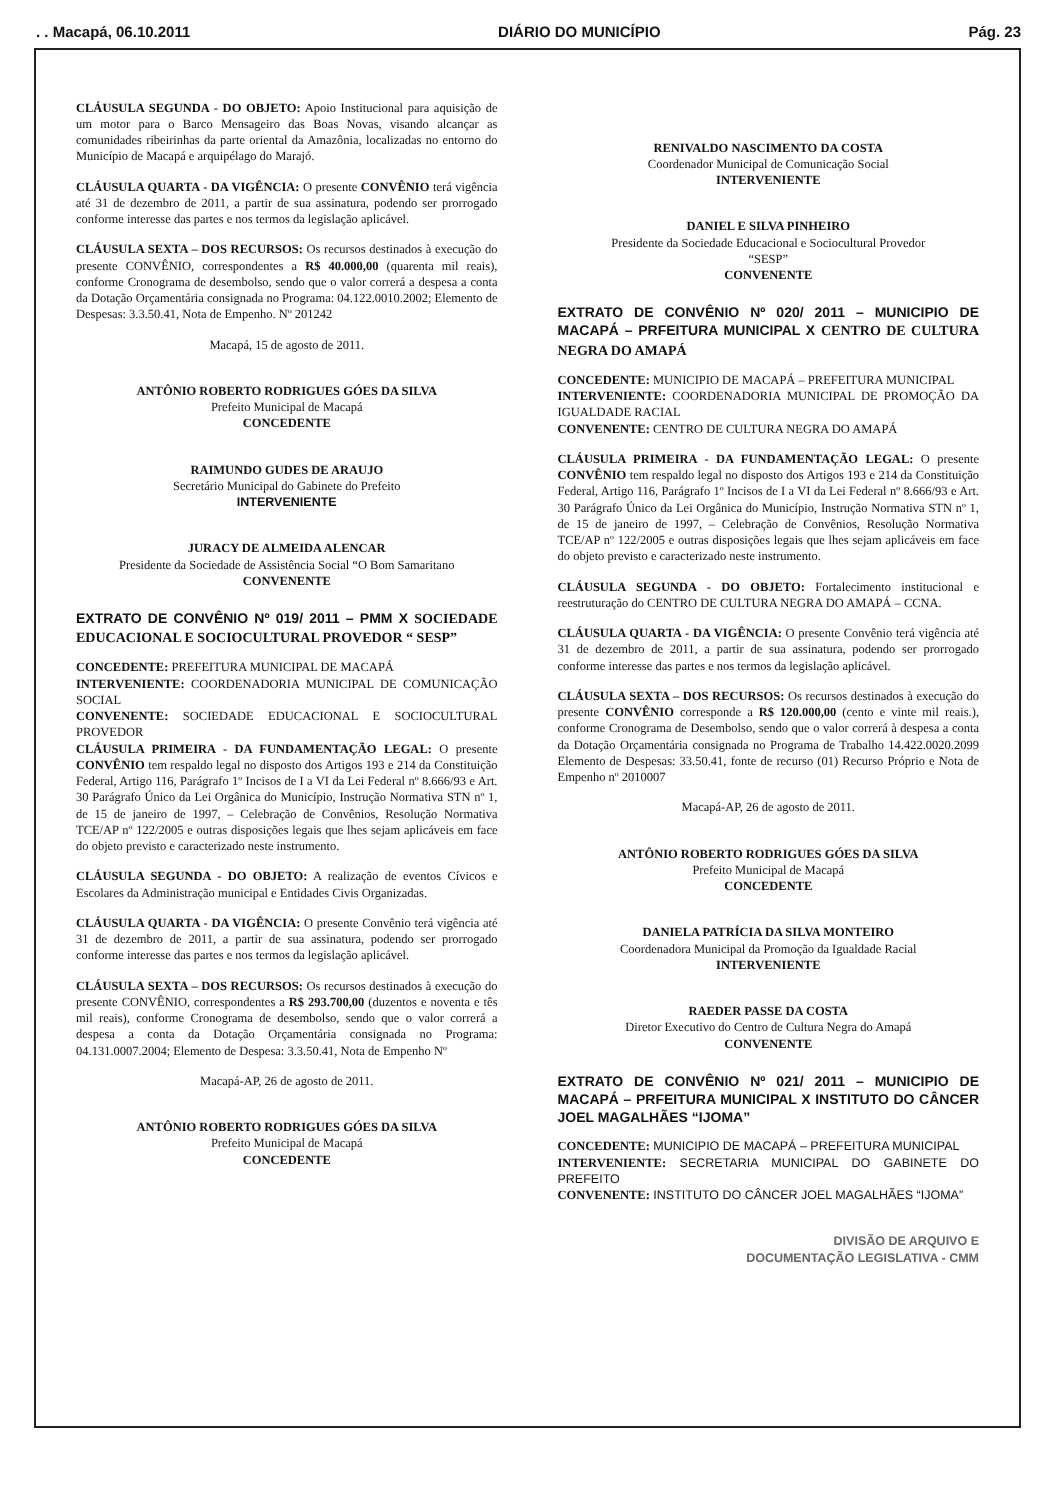. . Macapá, 06.10.2011 DIÁRIO DO MUNICÍPIO Pág. 23
CLÁUSULA SEGUNDA - DO OBJETO: Apoio Institucional para aquisição de um motor para o Barco Mensageiro das Boas Novas, visando alcançar as comunidades ribeirinhas da parte oriental da Amazônia, localizadas no entorno do Município de Macapá e arquipélago do Marajó.
CLÁUSULA QUARTA - DA VIGÊNCIA: O presente CONVÊNIO terá vigência até 31 de dezembro de 2011, a partir de sua assinatura, podendo ser prorrogado conforme interesse das partes e nos termos da legislação aplicável.
CLÁUSULA SEXTA – DOS RECURSOS: Os recursos destinados à execução do presente CONVÊNIO, correspondentes a R$ 40.000,00 (quarenta mil reais), conforme Cronograma de desembolso, sendo que o valor correrá a despesa a conta da Dotação Orçamentária consignada no Programa: 04.122.0010.2002; Elemento de Despesas: 3.3.50.41, Nota de Empenho. Nº 201242
Macapá, 15 de agosto de 2011.
ANTÔNIO ROBERTO RODRIGUES GÓES DA SILVA
Prefeito Municipal de Macapá
CONCEDENTE
RAIMUNDO GUDES DE ARAUJO
Secretário Municipal do Gabinete do Prefeito
INTERVENIENTE
JURACY DE ALMEIDA ALENCAR
Presidente da Sociedade de Assistência Social “O Bom Samaritano
CONVENENTE
EXTRATO DE CONVÊNIO Nº 019/ 2011 – PMM X SOCIEDADE EDUCACIONAL E SOCIOCULTURAL PROVEDOR “ SESP”
CONCEDENTE: PREFEITURA MUNICIPAL DE MACAPÁ
INTERVENIENTE: COORDENADORIA MUNICIPAL DE COMUNICAÇÃO SOCIAL
CONVENENTE: SOCIEDADE EDUCACIONAL E SOCIOCULTURAL PROVEDOR
CLÁUSULA PRIMEIRA - DA FUNDAMENTAÇÃO LEGAL: O presente CONVÊNIO tem respaldo legal no disposto dos Artigos 193 e 214 da Constituição Federal, Artigo 116, Parágrafo 1º Incisos de I a VI da Lei Federal nº 8.666/93 e Art. 30 Parágrafo Único da Lei Orgânica do Município, Instrução Normativa STN nº 1, de 15 de janeiro de 1997, – Celebração de Convênios, Resolução Normativa TCE/AP nº 122/2005 e outras disposições legais que lhes sejam aplicáveis em face do objeto previsto e caracterizado neste instrumento.
CLÁUSULA SEGUNDA - DO OBJETO: A realização de eventos Cívicos e Escolares da Administração municipal e Entidades Civis Organizadas.
CLÁUSULA QUARTA - DA VIGÊNCIA: O presente Convênio terá vigência até 31 de dezembro de 2011, a partir de sua assinatura, podendo ser prorrogado conforme interesse das partes e nos termos da legislação aplicável.
CLÁUSULA SEXTA – DOS RECURSOS: Os recursos destinados à execução do presente CONVÊNIO, correspondentes a R$ 293.700,00 (duzentos e noventa e tês mil reais), conforme Cronograma de desembolso, sendo que o valor correrá a despesa a conta da Dotação Orçamentária consignada no Programa: 04.131.0007.2004; Elemento de Despesa: 3.3.50.41, Nota de Empenho Nº
Macapá-AP, 26 de agosto de 2011.
ANTÔNIO ROBERTO RODRIGUES GÓES DA SILVA
Prefeito Municipal de Macapá
CONCEDENTE
RENIVALDO NASCIMENTO DA COSTA
Coordenador Municipal de Comunicação Social
INTERVENIENTE
DANIEL E SILVA PINHEIRO
Presidente da Sociedade Educacional e Sociocultural Provedor
“SESP”
CONVENENTE
EXTRATO DE CONVÊNIO Nº 020/ 2011 – MUNICIPIO DE MACAPÁ – PRFEITURA MUNICIPAL X CENTRO DE CULTURA NEGRA DO AMAPÁ
CONCEDENTE: MUNICIPIO DE MACAPÁ – PREFEITURA MUNICIPAL
INTERVENIENTE: COORDENADORIA MUNICIPAL DE PROMOÇÃO DA IGUALDADE RACIAL
CONVENENTE: CENTRO DE CULTURA NEGRA DO AMAPÁ
CLÁUSULA PRIMEIRA - DA FUNDAMENTAÇÃO LEGAL: O presente CONVÊNIO tem respaldo legal no disposto dos Artigos 193 e 214 da Constituição Federal, Artigo 116, Parágrafo 1º Incisos de I a VI da Lei Federal nº 8.666/93 e Art. 30 Parágrafo Único da Lei Orgânica do Município, Instrução Normativa STN nº 1, de 15 de janeiro de 1997, – Celebração de Convênios, Resolução Normativa TCE/AP nº 122/2005 e outras disposições legais que lhes sejam aplicáveis em face do objeto previsto e caracterizado neste instrumento.
CLÁUSULA SEGUNDA - DO OBJETO: Fortalecimento institucional e reestruturação do CENTRO DE CULTURA NEGRA DO AMAPÁ – CCNA.
CLÁUSULA QUARTA - DA VIGÊNCIA: O presente Convênio terá vigência até 31 de dezembro de 2011, a partir de sua assinatura, podendo ser prorrogado conforme interesse das partes e nos termos da legislação aplicável.
CLÁUSULA SEXTA – DOS RECURSOS: Os recursos destinados à execução do presente CONVÊNIO corresponde a R$ 120.000,00 (cento e vinte mil reais.), conforme Cronograma de Desembolso, sendo que o valor correrá à despesa a conta da Dotação Orçamentária consignada no Programa de Trabalho 14.422.0020.2099 Elemento de Despesas: 33.50.41, fonte de recurso (01) Recurso Próprio e Nota de Empenho nº 2010007
Macapá-AP, 26 de agosto de 2011.
ANTÔNIO ROBERTO RODRIGUES GÓES DA SILVA
Prefeito Municipal de Macapá
CONCEDENTE
DANIELA PATRÍCIA DA SILVA MONTEIRO
Coordenadora Municipal da Promoção da Igualdade Racial
INTERVENIENTE
RAEDER PASSE DA COSTA
Diretor Executivo do Centro de Cultura Negra do Amapá
CONVENENTE
EXTRATO DE CONVÊNIO Nº 021/ 2011 – MUNICIPIO DE MACAPÁ – PRFEITURA MUNICIPAL X INSTITUTO DO CÂNCER JOEL MAGALHÃES “IJOMA”
CONCEDENTE: MUNICIPIO DE MACAPÁ – PREFEITURA MUNICIPAL
INTERVENIENTE: SECRETARIA MUNICIPAL DO GABINETE DO PREFEITO
CONVENENTE: INSTITUTO DO CÂNCER JOEL MAGALHÃES “IJOMA”
DIVISÃO DE ARQUIVO E
DOCUMENTAÇÃO LEGISLATIVA - CMM